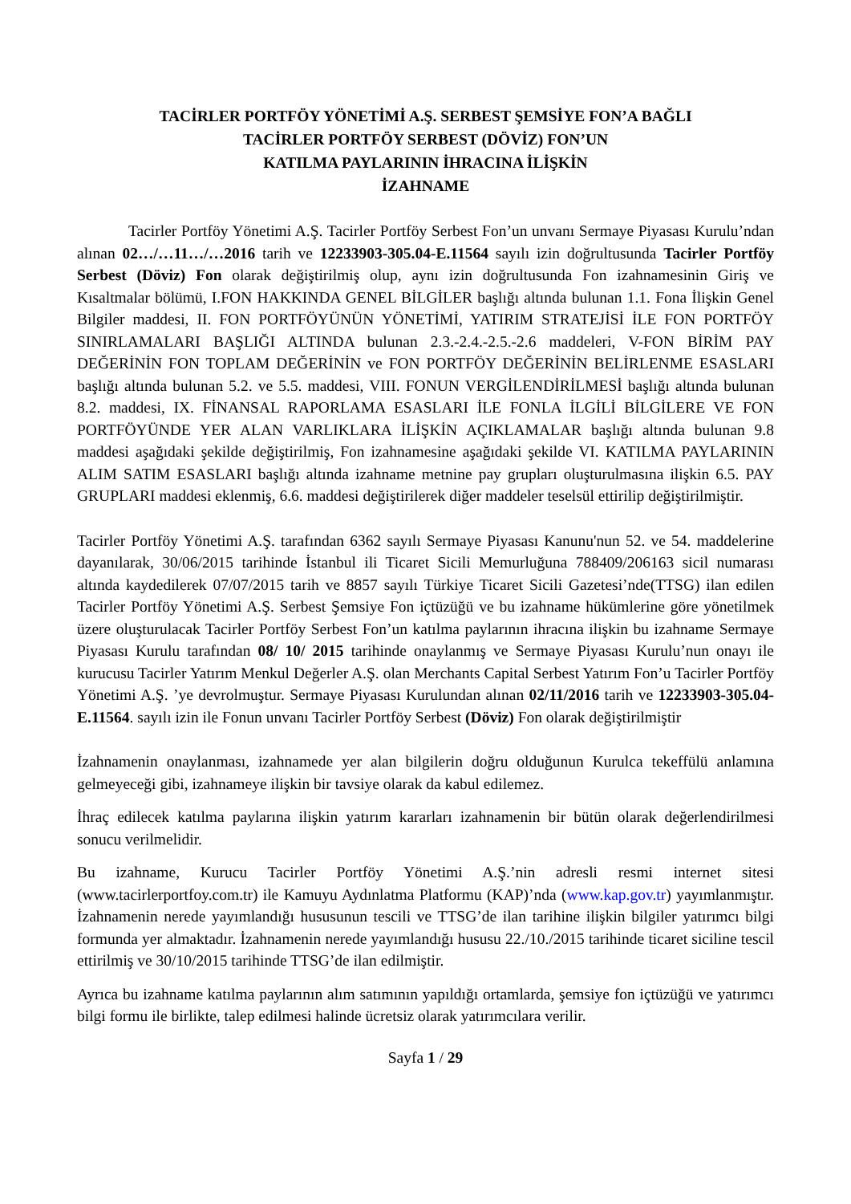TACİRLER PORTFÖY YÖNETİMİ A.Ş. SERBEST ŞEMSİYE FON’A BAĞLI
TACİRLER PORTFÖY SERBEST (DÖVİZ) FON’UN
KATILMA PAYLARININ İHRACINA İLİŞKİN
İZAHNAME
Tacirler Portföy Yönetimi A.Ş. Tacirler Portföy Serbest Fon’un unvanı Sermaye Piyasası Kurulu’ndan alınan 02…/…11…/…2016 tarih ve 12233903-305.04-E.11564 sayılı izin doğrultusunda Tacirler Portföy Serbest (Döviz) Fon olarak değiştirilmiş olup, aynı izin doğrultusunda Fon izahnamesinin Giriş ve Kısaltmalar bölümü, I.FON HAKKINDA GENEL BİLGİLER başlığı altında bulunan 1.1. Fona İlişkin Genel Bilgiler maddesi, II. FON PORTFÖYÜNÜN YÖNETİMİ, YATIRIM STRATEJİSİ İLE FON PORTFÖY SINIRLAMALARI BAŞLIĞI ALTINDA bulunan 2.3.-2.4.-2.5.-2.6 maddeleri, V-FON BİRİM PAY DEĞERİNİN FON TOPLAM DEĞERİNİN ve FON PORTFÖY DEĞERİNİN BELİRLENME ESASLARI başlığı altında bulunan 5.2. ve 5.5. maddesi, VIII. FONUN VERGİLENDİRİLMESİ başlığı altında bulunan 8.2. maddesi, IX. FİNANSAL RAPORLAMA ESASLARI İLE FONLA İLGİLİ BİLGİLERE VE FON PORTFÖYÜNDE YER ALAN VARLIKLARA İLİŞKİN AÇIKLAMALAR başlığı altında bulunan 9.8 maddesi aşağıdaki şekilde değiştirilmiş, Fon izahnamesine aşağıdaki şekilde VI. KATILMA PAYLARININ ALIM SATIM ESASLARI başlığı altında izahname metnine pay grupları oluşturulmasına ilişkin 6.5. PAY GRUPLARI maddesi eklenmiş, 6.6. maddesi değiştirilerek diğer maddeler teselsül ettirilip değiştirilmiştir.
Tacirler Portföy Yönetimi A.Ş. tarafından 6362 sayılı Sermaye Piyasası Kanunu'nun 52. ve 54. maddelerine dayanılarak, 30/06/2015 tarihinde İstanbul ili Ticaret Sicili Memurluğuna 788409/206163 sicil numarası altında kaydedilerek 07/07/2015 tarih ve 8857 sayılı Türkiye Ticaret Sicili Gazetesi’nde(TTSG) ilan edilen Tacirler Portföy Yönetimi A.Ş. Serbest Şemsiye Fon içtüzüğü ve bu izahname hükümlerine göre yönetilmek üzere oluşturulacak Tacirler Portföy Serbest Fon’un katılma paylarının ihracına ilişkin bu izahname Sermaye Piyasası Kurulu tarafından 08/ 10/ 2015 tarihinde onaylanmış ve Sermaye Piyasası Kurulu’nun onayı ile kurucusu Tacirler Yatırım Menkul Değerler A.Ş. olan Merchants Capital Serbest Yatırım Fon’u Tacirler Portföy Yönetimi A.Ş. ’ye devrolmuştur. Sermaye Piyasası Kurulundan alınan 02/11/2016 tarih ve 12233903-305.04-E.11564. sayılı izin ile Fonun unvanı Tacirler Portföy Serbest (Döviz) Fon olarak değiştirilmiştir
İzahnamenin onaylanması, izahnamede yer alan bilgilerin doğru olduğunun Kurulca tekeffülü anlamına gelmeyeceği gibi, izahnameye ilişkin bir tavsiye olarak da kabul edilemez.
İhraç edilecek katılma paylarına ilişkin yatırım kararları izahnamenin bir bütün olarak değerlendirilmesi sonucu verilmelidir.
Bu izahname, Kurucu Tacirler Portföy Yönetimi A.Ş.’nin adresli resmi internet sitesi (www.tacirlerportfoy.com.tr) ile Kamuyu Aydınlatma Platformu (KAP)’nda (www.kap.gov.tr) yayımlanmıştır. İzahnamenin nerede yayımlandığı hususunun tescili ve TTSG’de ilan tarihine ilişkin bilgiler yatırımcı bilgi formunda yer almaktadır. İzahnamenin nerede yayımlandığı hususu 22./10./2015 tarihinde ticaret siciline tescil ettirilmiş ve 30/10/2015 tarihinde TTSG’de ilan edilmiştir.
Ayrıca bu izahname katılma paylarının alım satımının yapıldığı ortamlarda, şemsiye fon içtüzüğü ve yatırımcı bilgi formu ile birlikte, talep edilmesi halinde ücretsiz olarak yatırımcılara verilir.
Sayfa 1 / 29